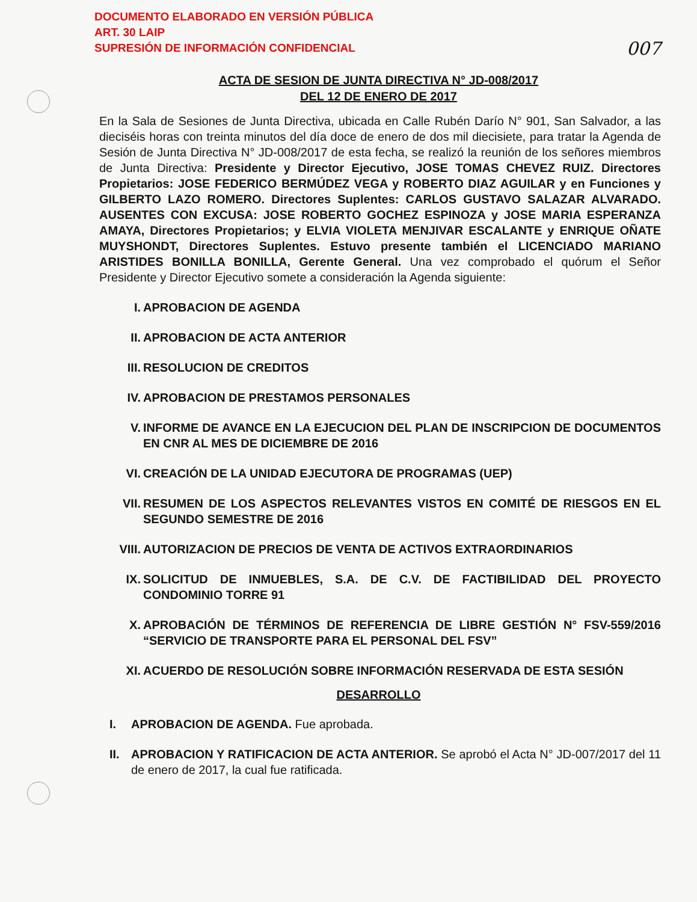DOCUMENTO ELABORADO EN VERSIÓN PÚBLICA
ART. 30 LAIP
SUPRESIÓN DE INFORMACIÓN CONFIDENCIAL
007
ACTA DE SESION DE JUNTA DIRECTIVA N° JD-008/2017
DEL 12 DE ENERO DE 2017
En la Sala de Sesiones de Junta Directiva, ubicada en Calle Rubén Darío N° 901, San Salvador, a las dieciséis horas con treinta minutos del día doce de enero de dos mil diecisiete, para tratar la Agenda de Sesión de Junta Directiva N° JD-008/2017 de esta fecha, se realizó la reunión de los señores miembros de Junta Directiva: Presidente y Director Ejecutivo, JOSE TOMAS CHEVEZ RUIZ. Directores Propietarios: JOSE FEDERICO BERMÚDEZ VEGA y ROBERTO DIAZ AGUILAR y en Funciones y GILBERTO LAZO ROMERO. Directores Suplentes: CARLOS GUSTAVO SALAZAR ALVARADO. AUSENTES CON EXCUSA: JOSE ROBERTO GOCHEZ ESPINOZA y JOSE MARIA ESPERANZA AMAYA, Directores Propietarios; y ELVIA VIOLETA MENJIVAR ESCALANTE y ENRIQUE OÑATE MUYSHONDT, Directores Suplentes. Estuvo presente también el LICENCIADO MARIANO ARISTIDES BONILLA BONILLA, Gerente General. Una vez comprobado el quórum el Señor Presidente y Director Ejecutivo somete a consideración la Agenda siguiente:
I. APROBACION DE AGENDA
II. APROBACION DE ACTA ANTERIOR
III. RESOLUCION DE CREDITOS
IV. APROBACION DE PRESTAMOS PERSONALES
V. INFORME DE AVANCE EN LA EJECUCION DEL PLAN DE INSCRIPCION DE DOCUMENTOS EN CNR AL MES DE DICIEMBRE DE 2016
VI. CREACIÓN DE LA UNIDAD EJECUTORA DE PROGRAMAS (UEP)
VII. RESUMEN DE LOS ASPECTOS RELEVANTES VISTOS EN COMITÉ DE RIESGOS EN EL SEGUNDO SEMESTRE DE 2016
VIII. AUTORIZACION DE PRECIOS DE VENTA DE ACTIVOS EXTRAORDINARIOS
IX. SOLICITUD DE INMUEBLES, S.A. DE C.V. DE FACTIBILIDAD DEL PROYECTO CONDOMINIO TORRE 91
X. APROBACIÓN DE TÉRMINOS DE REFERENCIA DE LIBRE GESTIÓN N° FSV-559/2016 “SERVICIO DE TRANSPORTE PARA EL PERSONAL DEL FSV”
XI. ACUERDO DE RESOLUCIÓN SOBRE INFORMACIÓN RESERVADA DE ESTA SESIÓN
DESARROLLO
I. APROBACION DE AGENDA. Fue aprobada.
II. APROBACION Y RATIFICACION DE ACTA ANTERIOR. Se aprobó el Acta N° JD-007/2017 del 11 de enero de 2017, la cual fue ratificada.